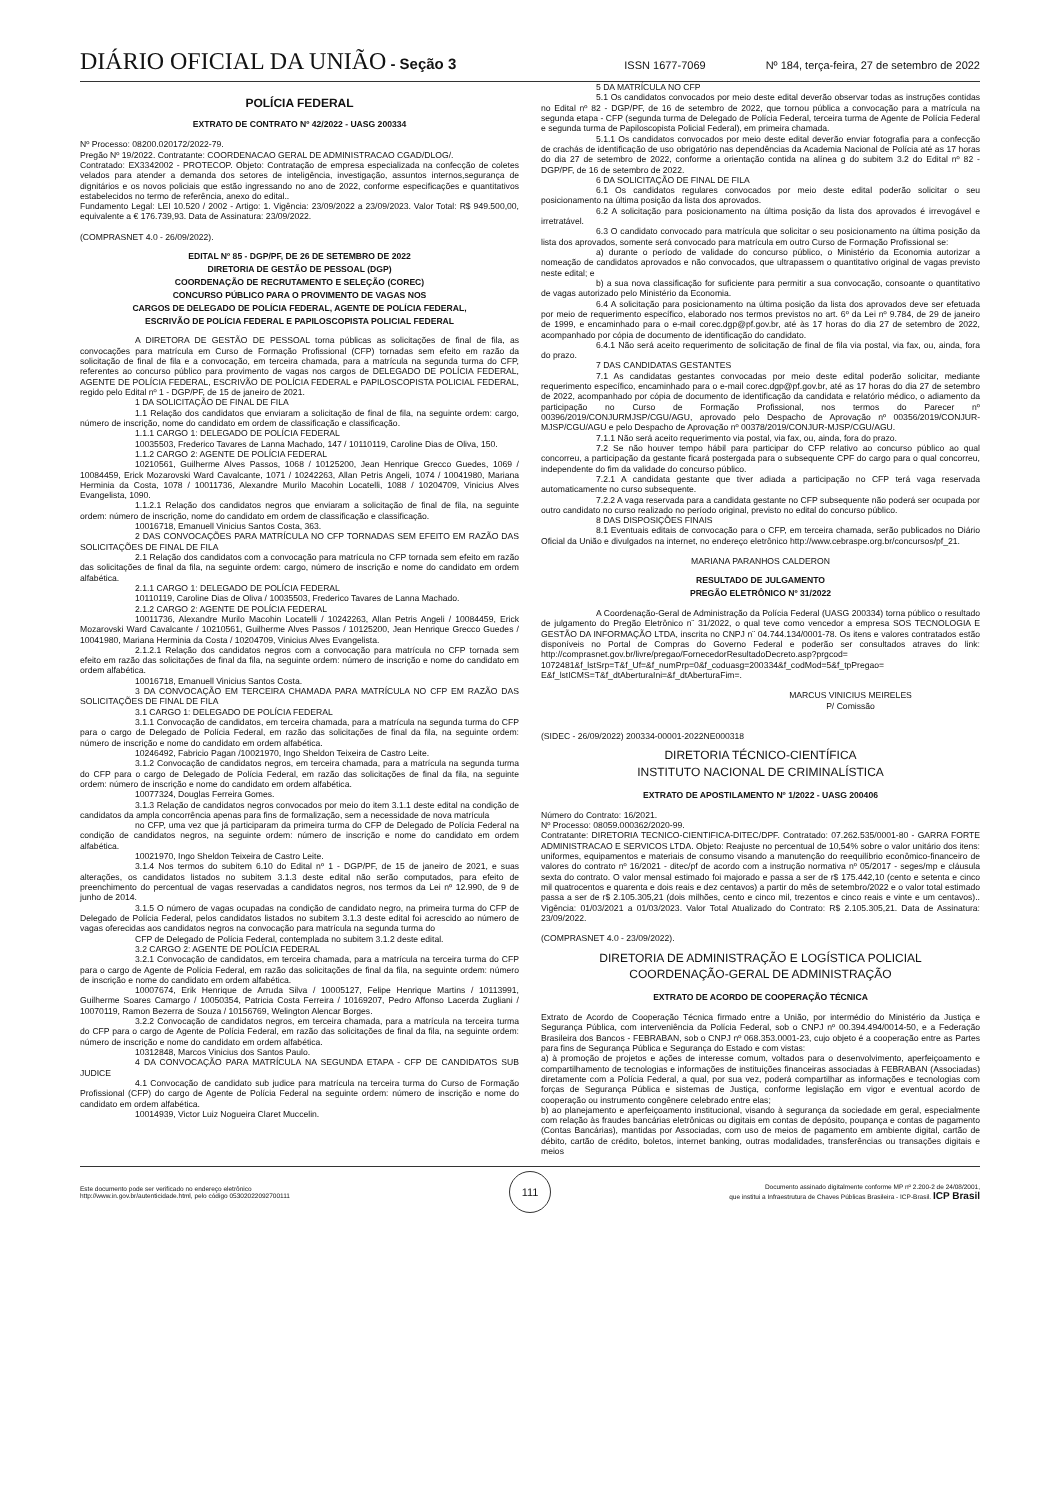DIÁRIO OFICIAL DA UNIÃO - Seção 3 ISSN 1677-7069 Nº 184, terça-feira, 27 de setembro de 2022
POLÍCIA FEDERAL
EXTRATO DE CONTRATO Nº 42/2022 - UASG 200334
Nº Processo: 08200.020172/2022-79.
Pregão Nº 19/2022. Contratante: COORDENACAO GERAL DE ADMINISTRACAO CGAD/DLOG/.
Contratado: EX3342002 - PROTECOP. Objeto: Contratação de empresa especializada na confecção de coletes velados para atender a demanda dos setores de inteligência, investigação, assuntos internos,segurança de dignitários e os novos policiais que estão ingressando no ano de 2022, conforme especificações e quantitativos estabelecidos no termo de referência, anexo do edital..
Fundamento Legal: LEI 10.520 / 2002 - Artigo: 1. Vigência: 23/09/2022 a 23/09/2023. Valor Total: R$ 949.500,00, equivalente a € 176.739,93. Data de Assinatura: 23/09/2022.
(COMPRASNET 4.0 - 26/09/2022).
EDITAL Nº 85 - DGP/PF, DE 26 DE SETEMBRO DE 2022
DIRETORIA DE GESTÃO DE PESSOAL (DGP)
COORDENAÇÃO DE RECRUTAMENTO E SELEÇÃO (COREC)
CONCURSO PÚBLICO PARA O PROVIMENTO DE VAGAS NOS
CARGOS DE DELEGADO DE POLÍCIA FEDERAL, AGENTE DE POLÍCIA FEDERAL,
ESCRIVÃO DE POLÍCIA FEDERAL E PAPILOSCOPISTA POLICIAL FEDERAL
A DIRETORA DE GESTÃO DE PESSOAL torna públicas as solicitações de final de fila, as convocações para matrícula em Curso de Formação Profissional (CFP) tornadas sem efeito em razão da solicitação de final de fila e a convocação, em terceira chamada, para a matrícula na segunda turma do CFP, referentes ao concurso público para provimento de vagas nos cargos de DELEGADO DE POLÍCIA FEDERAL, AGENTE DE POLÍCIA FEDERAL, ESCRIVÃO DE POLÍCIA FEDERAL e PAPILOSCOPISTA POLICIAL FEDERAL, regido pelo Edital nº 1 - DGP/PF, de 15 de janeiro de 2021.
1 DA SOLICITAÇÃO DE FINAL DE FILA
1.1 Relação dos candidatos que enviaram a solicitação de final de fila, na seguinte ordem: cargo, número de inscrição, nome do candidato em ordem de classificação e classificação.
1.1.1 CARGO 1: DELEGADO DE POLÍCIA FEDERAL
10035503, Frederico Tavares de Lanna Machado, 147 / 10110119, Caroline Dias de Oliva, 150.
1.1.2 CARGO 2: AGENTE DE POLÍCIA FEDERAL
10210561, Guilherme Alves Passos, 1068 / 10125200, Jean Henrique Grecco Guedes, 1069 / 10084459, Erick Mozarovski Ward Cavalcante, 1071 / 10242263, Allan Petris Angeli, 1074 / 10041980, Mariana Herminia da Costa, 1078 / 10011736, Alexandre Murilo Macohin Locatelli, 1088 / 10204709, Vinicius Alves Evangelista, 1090.
1.1.2.1 Relação dos candidatos negros que enviaram a solicitação de final de fila, na seguinte ordem: número de inscrição, nome do candidato em ordem de classificação e classificação.
10016718, Emanuell Vinicius Santos Costa, 363.
2 DAS CONVOCAÇÕES PARA MATRÍCULA NO CFP TORNADAS SEM EFEITO EM RAZÃO DAS SOLICITAÇÕES DE FINAL DE FILA
2.1 Relação dos candidatos com a convocação para matrícula no CFP tornada sem efeito em razão das solicitações de final da fila, na seguinte ordem: cargo, número de inscrição e nome do candidato em ordem alfabética.
2.1.1 CARGO 1: DELEGADO DE POLÍCIA FEDERAL
10110119, Caroline Dias de Oliva / 10035503, Frederico Tavares de Lanna Machado.
2.1.2 CARGO 2: AGENTE DE POLÍCIA FEDERAL
10011736, Alexandre Murilo Macohin Locatelli / 10242263, Allan Petris Angeli / 10084459, Erick Mozarovski Ward Cavalcante / 10210561, Guilherme Alves Passos / 10125200, Jean Henrique Grecco Guedes / 10041980, Mariana Herminia da Costa / 10204709, Vinicius Alves Evangelista.
2.1.2.1 Relação dos candidatos negros com a convocação para matrícula no CFP tornada sem efeito em razão das solicitações de final da fila, na seguinte ordem: número de inscrição e nome do candidato em ordem alfabética.
10016718, Emanuell Vinicius Santos Costa.
3 DA CONVOCAÇÃO EM TERCEIRA CHAMADA PARA MATRÍCULA NO CFP EM RAZÃO DAS SOLICITAÇÕES DE FINAL DE FILA
3.1 CARGO 1: DELEGADO DE POLÍCIA FEDERAL
3.1.1 Convocação de candidatos, em terceira chamada, para a matrícula na segunda turma do CFP para o cargo de Delegado de Polícia Federal, em razão das solicitações de final da fila, na seguinte ordem: número de inscrição e nome do candidato em ordem alfabética.
10246492, Fabricio Pagan /10021970, Ingo Sheldon Teixeira de Castro Leite.
3.1.2 Convocação de candidatos negros, em terceira chamada, para a matrícula na segunda turma do CFP para o cargo de Delegado de Polícia Federal, em razão das solicitações de final da fila, na seguinte ordem: número de inscrição e nome do candidato em ordem alfabética.
10077324, Douglas Ferreira Gomes.
3.1.3 Relação de candidatos negros convocados por meio do item 3.1.1 deste edital na condição de candidatos da ampla concorrência apenas para fins de formalização, sem a necessidade de nova matrícula
no CFP, uma vez que já participaram da primeira turma do CFP de Delegado de Polícia Federal na condição de candidatos negros, na seguinte ordem: número de inscrição e nome do candidato em ordem alfabética.
10021970, Ingo Sheldon Teixeira de Castro Leite.
3.1.4 Nos termos do subitem 6.10 do Edital nº 1 - DGP/PF, de 15 de janeiro de 2021, e suas alterações, os candidatos listados no subitem 3.1.3 deste edital não serão computados, para efeito de preenchimento do percentual de vagas reservadas a candidatos negros, nos termos da Lei nº 12.990, de 9 de junho de 2014.
3.1.5 O número de vagas ocupadas na condição de candidato negro, na primeira turma do CFP de Delegado de Polícia Federal, pelos candidatos listados no subitem 3.1.3 deste edital foi acrescido ao número de vagas oferecidas aos candidatos negros na convocação para matrícula na segunda turma do
CFP de Delegado de Polícia Federal, contemplada no subitem 3.1.2 deste edital.
3.2 CARGO 2: AGENTE DE POLÍCIA FEDERAL
3.2.1 Convocação de candidatos, em terceira chamada, para a matrícula na terceira turma do CFP para o cargo de Agente de Polícia Federal, em razão das solicitações de final da fila, na seguinte ordem: número de inscrição e nome do candidato em ordem alfabética.
10007674, Erik Henrique de Arruda Silva / 10005127, Felipe Henrique Martins / 10113991, Guilherme Soares Camargo / 10050354, Patricia Costa Ferreira / 10169207, Pedro Affonso Lacerda Zugliani / 10070119, Ramon Bezerra de Souza / 10156769, Welington Alencar Borges.
3.2.2 Convocação de candidatos negros, em terceira chamada, para a matrícula na terceira turma do CFP para o cargo de Agente de Polícia Federal, em razão das solicitações de final da fila, na seguinte ordem: número de inscrição e nome do candidato em ordem alfabética.
10312848, Marcos Vinicius dos Santos Paulo.
4 DA CONVOCAÇÃO PARA MATRÍCULA NA SEGUNDA ETAPA - CFP DE CANDIDATOS SUB JUDICE
4.1 Convocação de candidato sub judice para matrícula na terceira turma do Curso de Formação Profissional (CFP) do cargo de Agente de Polícia Federal na seguinte ordem: número de inscrição e nome do candidato em ordem alfabética.
10014939, Victor Luiz Nogueira Claret Muccelin.
5 DA MATRÍCULA NO CFP
5.1 Os candidatos convocados por meio deste edital deverão observar todas as instruções contidas no Edital nº 82 - DGP/PF, de 16 de setembro de 2022, que tornou pública a convocação para a matrícula na segunda etapa - CFP (segunda turma de Delegado de Polícia Federal, terceira turma de Agente de Polícia Federal e segunda turma de Papiloscopista Policial Federal), em primeira chamada.
5.1.1 Os candidatos convocados por meio deste edital deverão enviar fotografia para a confecção de crachás de identificação de uso obrigatório nas dependências da Academia Nacional de Polícia até as 17 horas do dia 27 de setembro de 2022, conforme a orientação contida na alínea g do subitem 3.2 do Edital nº 82 - DGP/PF, de 16 de setembro de 2022.
6 DA SOLICITAÇÃO DE FINAL DE FILA
6.1 Os candidatos regulares convocados por meio deste edital poderão solicitar o seu posicionamento na última posição da lista dos aprovados.
6.2 A solicitação para posicionamento na última posição da lista dos aprovados é irrevogável e irretratável.
6.3 O candidato convocado para matrícula que solicitar o seu posicionamento na última posição da lista dos aprovados, somente será convocado para matrícula em outro Curso de Formação Profissional se:
a) durante o período de validade do concurso público, o Ministério da Economia autorizar a nomeação de candidatos aprovados e não convocados, que ultrapassem o quantitativo original de vagas previsto neste edital; e
b) a sua nova classificação for suficiente para permitir a sua convocação, consoante o quantitativo de vagas autorizado pelo Ministério da Economia.
6.4 A solicitação para posicionamento na última posição da lista dos aprovados deve ser efetuada por meio de requerimento específico, elaborado nos termos previstos no art. 6º da Lei nº 9.784, de 29 de janeiro de 1999, e encaminhado para o e-mail corec.dgp@pf.gov.br, até às 17 horas do dia 27 de setembro de 2022, acompanhado por cópia de documento de identificação do candidato.
6.4.1 Não será aceito requerimento de solicitação de final de fila via postal, via fax, ou, ainda, fora do prazo.
7 DAS CANDIDATAS GESTANTES
7.1 As candidatas gestantes convocadas por meio deste edital poderão solicitar, mediante requerimento específico, encaminhado para o e-mail corec.dgp@pf.gov.br, até as 17 horas do dia 27 de setembro de 2022, acompanhado por cópia de documento de identificação da candidata e relatório médico, o adiamento da participação no Curso de Formação Profissional, nos termos do Parecer nº 00396/2019/CONJURMJSP/CGU/AGU, aprovado pelo Despacho de Aprovação nº 00356/2019/CONJUR-MJSP/CGU/AGU e pelo Despacho de Aprovação nº 00378/2019/CONJUR-MJSP/CGU/AGU.
7.1.1 Não será aceito requerimento via postal, via fax, ou, ainda, fora do prazo.
7.2 Se não houver tempo hábil para participar do CFP relativo ao concurso público ao qual concorreu, a participação da gestante ficará postergada para o subsequente CPF do cargo para o qual concorreu, independente do fim da validade do concurso público.
7.2.1 A candidata gestante que tiver adiada a participação no CFP terá vaga reservada automaticamente no curso subsequente.
7.2.2 A vaga reservada para a candidata gestante no CFP subsequente não poderá ser ocupada por outro candidato no curso realizado no período original, previsto no edital do concurso público.
8 DAS DISPOSIÇÕES FINAIS
8.1 Eventuais editais de convocação para o CFP, em terceira chamada, serão publicados no Diário Oficial da União e divulgados na internet, no endereço eletrônico http://www.cebraspe.org.br/concursos/pf_21.
MARIANA PARANHOS CALDERON
RESULTADO DE JULGAMENTO
PREGÃO ELETRÔNICO Nº 31/2022
A Coordenação-Geral de Administração da Polícia Federal (UASG 200334) torna público o resultado de julgamento do Pregão Eletrônico n¨ 31/2022, o qual teve como vencedor a empresa SOS TECNOLOGIA E GESTÃO DA INFORMAÇÃO LTDA, inscrita no CNPJ n¨ 04.744.134/0001-78. Os itens e valores contratados estão disponíveis no Portal de Compras do Governo Federal e poderão ser consultados atraves do link: http://comprasnet.gov.br/livre/pregao/FornecedorResultadoDecreto.asp?prgcod= 1072481&f_lstSrp=T&f_Uf=&f_numPrp=0&f_coduasg=200334&f_codMod=5&f_tpPregao= E&f_lstICMS=T&f_dtAberturaIni=&f_dtAberturaFim=.
MARCUS VINICIUS MEIRELES
P/ Comissão
(SIDEC - 26/09/2022) 200334-00001-2022NE000318
DIRETORIA TÉCNICO-CIENTÍFICA
INSTITUTO NACIONAL DE CRIMINALÍSTICA
EXTRATO DE APOSTILAMENTO Nº 1/2022 - UASG 200406
Número do Contrato: 16/2021.
Nº Processo: 08059.000362/2020-99.
Contratante: DIRETORIA TECNICO-CIENTIFICA-DITEC/DPF. Contratado: 07.262.535/0001-80 - GARRA FORTE ADMINISTRACAO E SERVICOS LTDA. Objeto: Reajuste no percentual de 10,54% sobre o valor unitário dos itens: uniformes, equipamentos e materiais de consumo visando a manutenção do reequilíbrio econômico-financeiro de valores do contrato nº 16/2021 - ditec/pf de acordo com a instrução normativa nº 05/2017 - seges/mp e cláusula sexta do contrato. O valor mensal estimado foi majorado e passa a ser de r$ 175.442,10 (cento e setenta e cinco mil quatrocentos e quarenta e dois reais e dez centavos) a partir do mês de setembro/2022 e o valor total estimado passa a ser de r$ 2.105.305,21 (dois milhões, cento e cinco mil, trezentos e cinco reais e vinte e um centavos).. Vigência: 01/03/2021 a 01/03/2023. Valor Total Atualizado do Contrato: R$ 2.105.305,21. Data de Assinatura: 23/09/2022.
(COMPRASNET 4.0 - 23/09/2022).
DIRETORIA DE ADMINISTRAÇÃO E LOGÍSTICA POLICIAL
COORDENAÇÃO-GERAL DE ADMINISTRAÇÃO
EXTRATO DE ACORDO DE COOPERAÇÃO TÉCNICA
Extrato de Acordo de Cooperação Técnica firmado entre a União, por intermédio do Ministério da Justiça e Segurança Pública, com interveniência da Polícia Federal, sob o CNPJ nº 00.394.494/0014-50, e a Federação Brasileira dos Bancos - FEBRABAN, sob o CNPJ nº 068.353.0001-23, cujo objeto é a cooperação entre as Partes para fins de Segurança Pública e Segurança do Estado e com vistas:
a) à promoção de projetos e ações de interesse comum, voltados para o desenvolvimento, aperfeiçoamento e compartilhamento de tecnologias e informações de instituições financeiras associadas à FEBRABAN (Associadas) diretamente com a Polícia Federal, a qual, por sua vez, poderá compartilhar as informações e tecnologias com forças de Segurança Pública e sistemas de Justiça, conforme legislação em vigor e eventual acordo de cooperação ou instrumento congênere celebrado entre elas;
b) ao planejamento e aperfeiçoamento institucional, visando à segurança da sociedade em geral, especialmente com relação às fraudes bancárias eletrônicas ou digitais em contas de depósito, poupança e contas de pagamento (Contas Bancárias), mantidas por Associadas, com uso de meios de pagamento em ambiente digital, cartão de débito, cartão de crédito, boletos, internet banking, outras modalidades, transferências ou transações digitais e meios
Este documento pode ser verificado no endereço eletrônico
http://www.in.gov.br/autenticidade.html, pelo código 05302022092700111
111
Documento assinado digitalmente conforme MP nº 2.200-2 de 24/08/2001,
que institui a Infraestrutura de Chaves Públicas Brasileira - ICP-Brasil. ICP Brasil